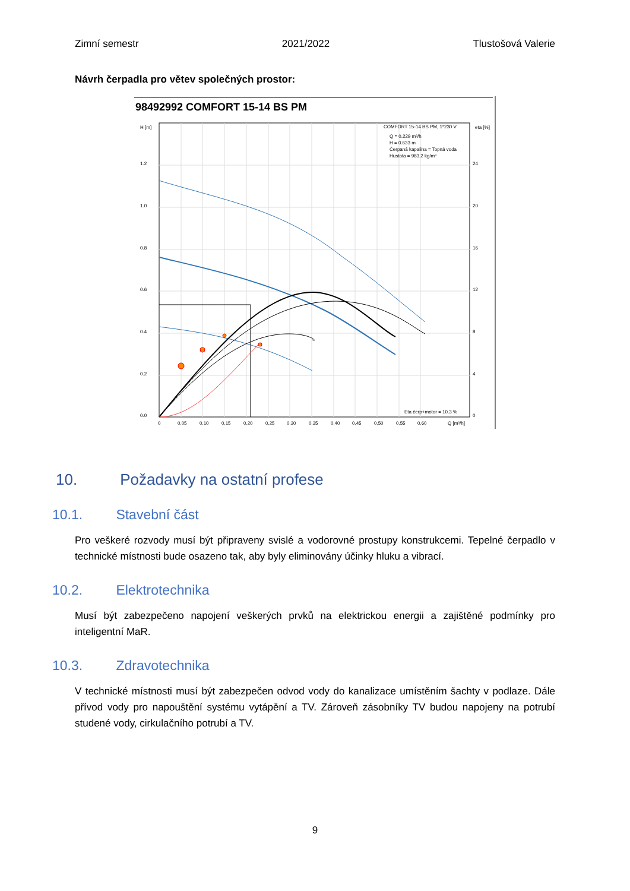Zimní semestr 2021/2022 Tlustošová Valerie
Návrh čerpadla pro větev společných prostor:
98492992 COMFORT 15-14 BS PM
H [m]
eta [%]
1.2
1.0
0.8
0.6
0.4
0.2
0.0
24
20
16
12
8
4
0
0
0,05
0,10
0,15
0,20
0,25
0,30
0,35
0,40
0,45
0,50
0,55
0,60
Q [m³/h]
COMFORT 15-14 BS PM, 1*230 V
Q = 0.229 m³/h
H = 0.633 m
Čerpaná kapalina = Topná voda
Hustota = 983.2 kg/m³
Eta čerp+motor = 10.3 %
10. Požadavky na ostatní profese
10.1. Stavební část
Pro veškeré rozvody musí být připraveny svislé a vodorovné prostupy konstrukcemi. Tepelné čerpadlo v technické místnosti bude osazeno tak, aby byly eliminovány účinky hluku a vibrací.
10.2. Elektrotechnika
Musí být zabezpečeno napojení veškerých prvků na elektrickou energii a zajištěné podmínky pro inteligentní MaR.
10.3. Zdravotechnika
V technické místnosti musí být zabezpečen odvod vody do kanalizace umístěním šachty v podlaze. Dále přívod vody pro napouštění systému vytápění a TV. Zároveň zásobníky TV budou napojeny na potrubí studené vody, cirkulačního potrubí a TV.
9